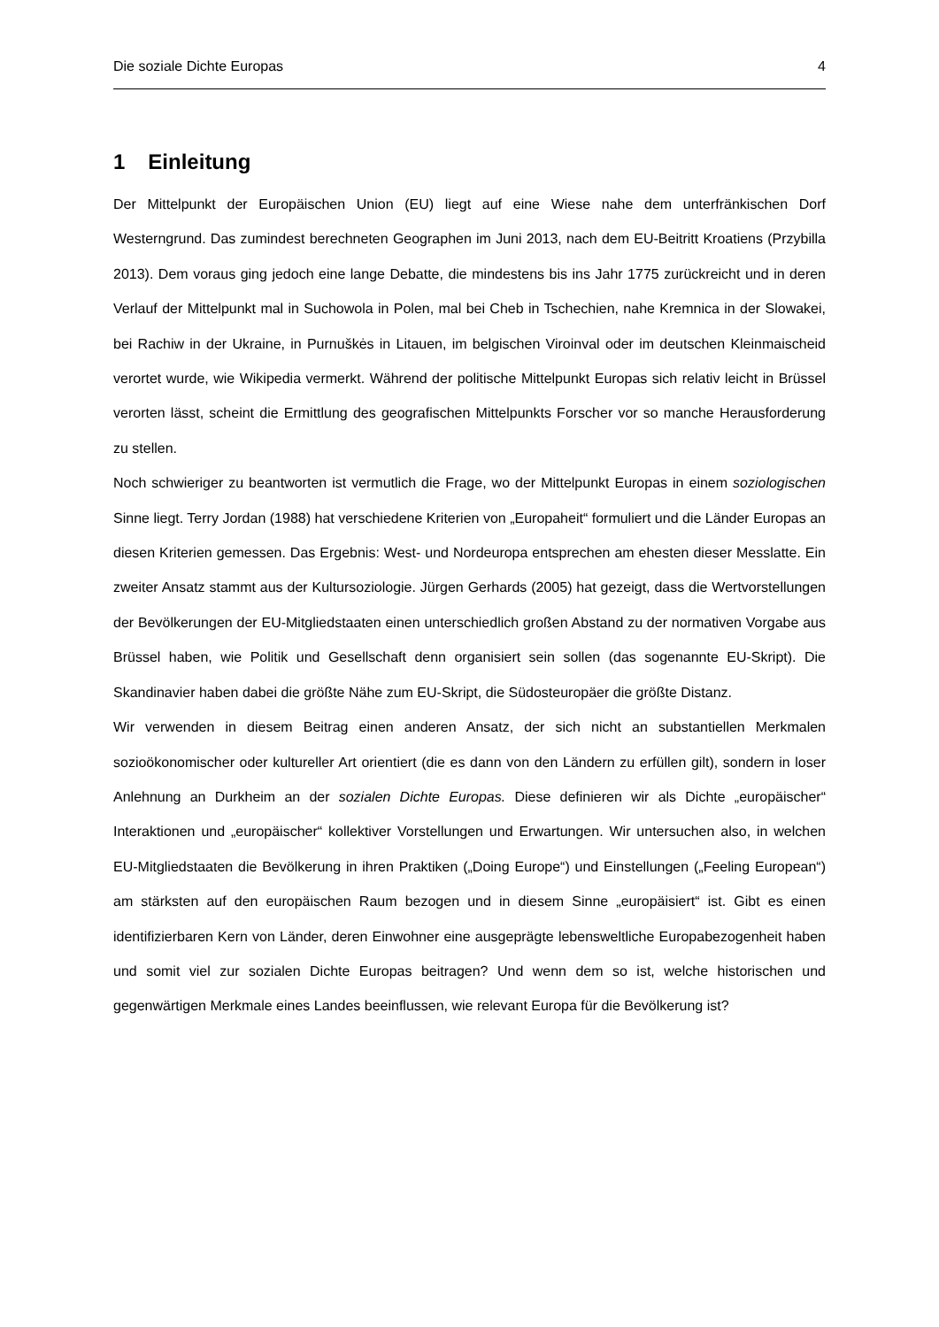Die soziale Dichte Europas 4
1 Einleitung
Der Mittelpunkt der Europäischen Union (EU) liegt auf eine Wiese nahe dem unterfränkischen Dorf Westerngrund. Das zumindest berechneten Geographen im Juni 2013, nach dem EU-Beitritt Kroatiens (Przybilla 2013). Dem voraus ging jedoch eine lange Debatte, die mindestens bis ins Jahr 1775 zurückreicht und in deren Verlauf der Mittelpunkt mal in Suchowola in Polen, mal bei Cheb in Tschechien, nahe Kremnica in der Slowakei, bei Rachiw in der Ukraine, in Purnuškės in Litauen, im belgischen Viroinval oder im deutschen Kleinmaischeid verortet wurde, wie Wikipedia vermerkt. Während der politische Mittelpunkt Europas sich relativ leicht in Brüssel verorten lässt, scheint die Ermittlung des geografischen Mittelpunkts Forscher vor so manche Herausforderung zu stellen.
Noch schwieriger zu beantworten ist vermutlich die Frage, wo der Mittelpunkt Europas in einem soziologischen Sinne liegt. Terry Jordan (1988) hat verschiedene Kriterien von „Europaheit“ formuliert und die Länder Europas an diesen Kriterien gemessen. Das Ergebnis: West- und Nordeuropa entsprechen am ehesten dieser Messlatte. Ein zweiter Ansatz stammt aus der Kultursoziologie. Jürgen Gerhards (2005) hat gezeigt, dass die Wertvorstellungen der Bevölkerungen der EU-Mitgliedstaaten einen unterschiedlich großen Abstand zu der normativen Vorgabe aus Brüssel haben, wie Politik und Gesellschaft denn organisiert sein sollen (das sogenannte EU-Skript). Die Skandinavier haben dabei die größte Nähe zum EU-Skript, die Südosteuropäer die größte Distanz.
Wir verwenden in diesem Beitrag einen anderen Ansatz, der sich nicht an substantiellen Merkmalen sozioökonomischer oder kultureller Art orientiert (die es dann von den Ländern zu erfüllen gilt), sondern in loser Anlehnung an Durkheim an der sozialen Dichte Europas. Diese definieren wir als Dichte „europäischer“ Interaktionen und „europäischer“ kollektiver Vorstellungen und Erwartungen. Wir untersuchen also, in welchen EU-Mitgliedstaaten die Bevölkerung in ihren Praktiken („Doing Europe“) und Einstellungen („Feeling European“) am stärksten auf den europäischen Raum bezogen und in diesem Sinne „europäisiert“ ist. Gibt es einen identifizierbaren Kern von Länder, deren Einwohner eine ausgeprägte lebensweltliche Europabezogenheit haben und somit viel zur sozialen Dichte Europas beitragen? Und wenn dem so ist, welche historischen und gegenwärtigen Merkmale eines Landes beeinflussen, wie relevant Europa für die Bevölkerung ist?